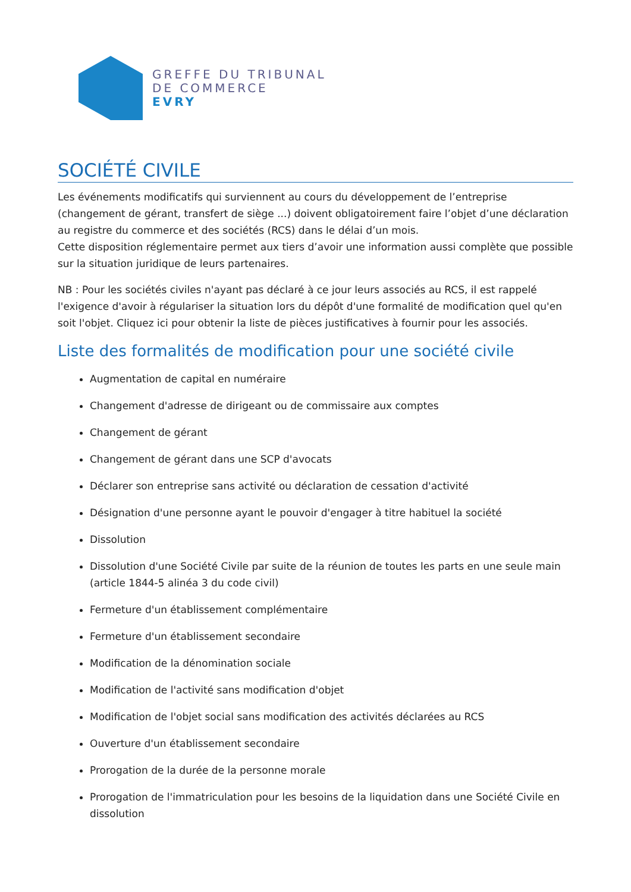GREFFE DU TRIBUNAL
DE COMMERCE
EVRY
SOCIÉTÉ CIVILE
Les événements modificatifs qui surviennent au cours du développement de l’entreprise (changement de gérant, transfert de siège ...) doivent obligatoirement faire l’objet d’une déclaration au registre du commerce et des sociétés (RCS) dans le délai d’un mois.
Cette disposition réglementaire permet aux tiers d’avoir une information aussi complète que possible sur la situation juridique de leurs partenaires.
NB : Pour les sociétés civiles n'ayant pas déclaré à ce jour leurs associés au RCS, il est rappelé l'exigence d'avoir à régulariser la situation lors du dépôt d'une formalité de modification quel qu'en soit l'objet. Cliquez ici pour obtenir la liste de pièces justificatives à fournir pour les associés.
Liste des formalités de modification pour une société civile
Augmentation de capital en numéraire
Changement d'adresse de dirigeant ou de commissaire aux comptes
Changement de gérant
Changement de gérant dans une SCP d'avocats
Déclarer son entreprise sans activité ou déclaration de cessation d'activité
Désignation d'une personne ayant le pouvoir d'engager à titre habituel la société
Dissolution
Dissolution d'une Société Civile par suite de la réunion de toutes les parts en une seule main (article 1844-5 alinéa 3 du code civil)
Fermeture d'un établissement complémentaire
Fermeture d'un établissement secondaire
Modification de la dénomination sociale
Modification de l'activité sans modification d'objet
Modification de l'objet social sans modification des activités déclarées au RCS
Ouverture d'un établissement secondaire
Prorogation de la durée de la personne morale
Prorogation de l'immatriculation pour les besoins de la liquidation dans une Société Civile en dissolution